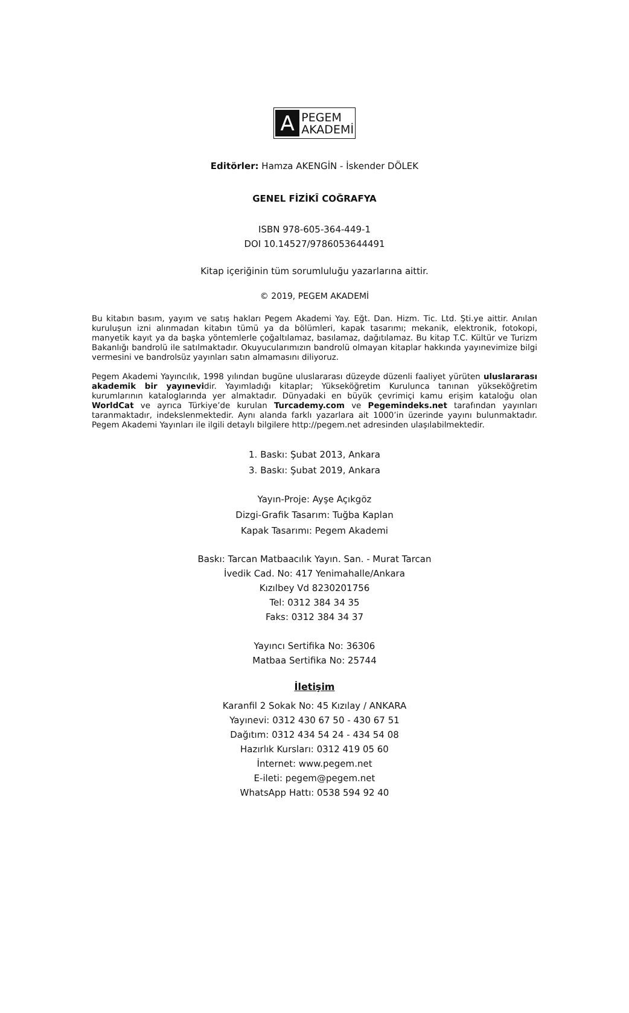A
PEGEM
AKADEMİ
Editörler: Hamza AKENGİN - İskender DÖLEK
GENEL FİZİKÎ COĞRAFYA
ISBN 978-605-364-449-1
DOI 10.14527/9786053644491
Kitap içeriğinin tüm sorumluluğu yazarlarına aittir.
© 2019, PEGEM AKADEMİ
Bu kitabın basım, yayım ve satış hakları Pegem Akademi Yay. Eğt. Dan. Hizm. Tic. Ltd. Şti.ye aittir. Anılan kuruluşun izni alınmadan kitabın tümü ya da bölümleri, kapak tasarımı; mekanik, elektronik, fotokopi, manyetik kayıt ya da başka yöntemlerle çoğaltılamaz, basılamaz, dağıtılamaz. Bu kitap T.C. Kültür ve Turizm Bakanlığı bandrolü ile satılmaktadır. Okuyucularımızın bandrolü olmayan kitaplar hakkında yayınevimize bilgi vermesini ve bandrolsüz yayınları satın almamasını diliyoruz.
Pegem Akademi Yayıncılık, 1998 yılından bugüne uluslararası düzeyde düzenli faaliyet yürüten uluslararası akademik bir yayınevidir. Yayımladığı kitaplar; Yükseköğretim Kurulunca tanınan yükseköğretim kurumlarının kataloglarında yer almaktadır. Dünyadaki en büyük çevrimiçi kamu erişim kataloğu olan WorldCat ve ayrıca Türkiye’de kurulan Turcademy.com ve Pegemindeks.net tarafından yayınları taranmaktadır, indekslenmektedir. Aynı alanda farklı yazarlara ait 1000’in üzerinde yayını bulunmaktadır. Pegem Akademi Yayınları ile ilgili detaylı bilgilere http://pegem.net adresinden ulaşılabilmektedir.
1. Baskı: Şubat 2013, Ankara
3. Baskı: Şubat 2019, Ankara
Yayın-Proje: Ayşe Açıkgöz
Dizgi-Grafik Tasarım: Tuğba Kaplan
Kapak Tasarımı: Pegem Akademi
Baskı: Tarcan Matbaacılık Yayın. San. - Murat Tarcan
İvedik Cad. No: 417 Yenimahalle/Ankara
Kızılbey Vd 8230201756
Tel: 0312 384 34 35
Faks: 0312 384 34 37
Yayıncı Sertifika No: 36306
Matbaa Sertifika No: 25744
İletişim
Karanfil 2 Sokak No: 45 Kızılay / ANKARA
Yayınevi: 0312 430 67 50 - 430 67 51
Dağıtım: 0312 434 54 24 - 434 54 08
Hazırlık Kursları: 0312 419 05 60
İnternet: www.pegem.net
E-ileti: pegem@pegem.net
WhatsApp Hattı: 0538 594 92 40